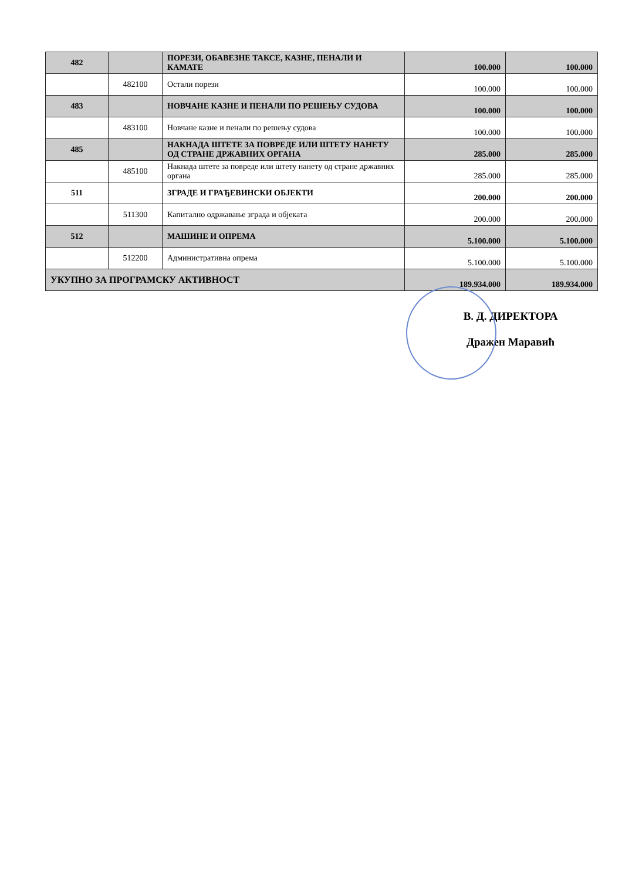| 482 | | ПОРЕЗИ, ОБАВЕЗНЕ ТАКСЕ, КАЗНЕ, ПЕНАЛИ И КАМАТЕ | 100.000 | 100.000 |
| | 482100 | Остали порези | 100.000 | 100.000 |
| 483 | | НОВЧАНЕ КАЗНЕ И ПЕНАЛИ ПО РЕШЕЊУ СУДОВА | 100.000 | 100.000 |
| | 483100 | Новчане казне и пенали по решењу судова | 100.000 | 100.000 |
| 485 | | НАКНАДА ШТЕТЕ ЗА ПОВРЕДЕ ИЛИ ШТЕТУ НАНЕТУ ОД СТРАНЕ ДРЖАВНИХ ОРГАНА | 285.000 | 285.000 |
| | 485100 | Накнада штете за повреде или штету нанету од стране државних органа | 285.000 | 285.000 |
| 511 | | ЗГРАДЕ И ГРАЂЕВИНСКИ ОБЈЕКТИ | 200.000 | 200.000 |
| | 511300 | Капитално одржавање зграда и објеката | 200.000 | 200.000 |
| 512 | | МАШИНЕ И ОПРЕМА | 5.100.000 | 5.100.000 |
| | 512200 | Административна опрема | 5.100.000 | 5.100.000 |
| УКУПНО ЗА ПРОГРАМСКУ АКТИВНОСТ | | | 189.934.000 | 189.934.000 |
В. Д. ДИРЕКТОРА
Дражен Маравић